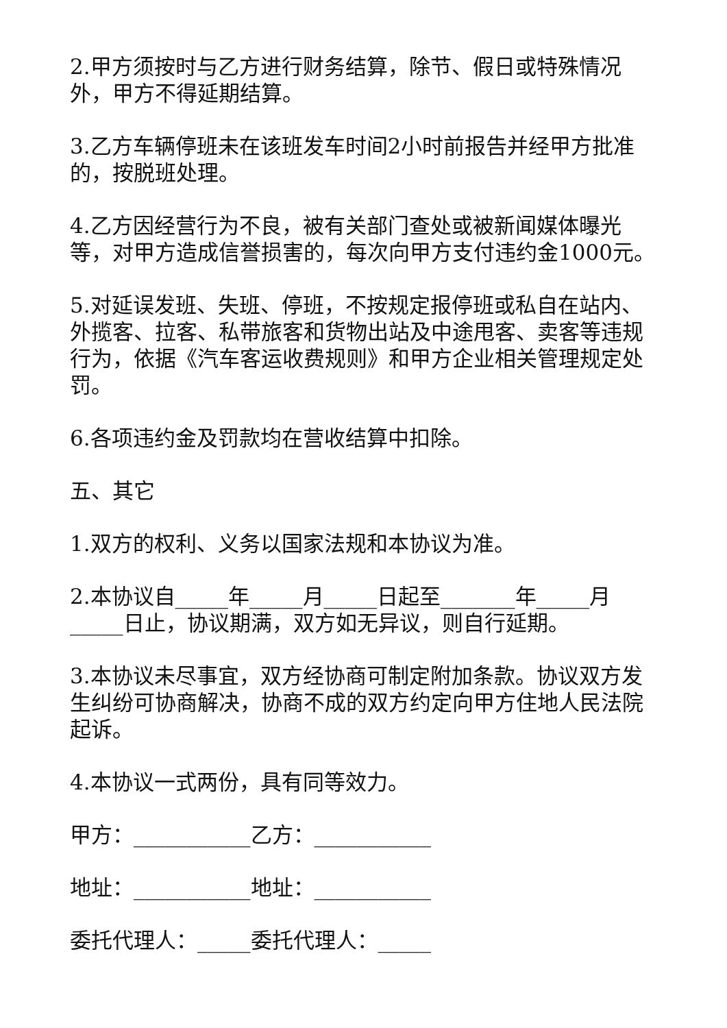2.甲方须按时与乙方进行财务结算，除节、假日或特殊情况外，甲方不得延期结算。
3.乙方车辆停班未在该班发车时间2小时前报告并经甲方批准的，按脱班处理。
4.乙方因经营行为不良，被有关部门查处或被新闻媒体曝光等，对甲方造成信誉损害的，每次向甲方支付违约金1000元。
5.对延误发班、失班、停班，不按规定报停班或私自在站内、外揽客、拉客、私带旅客和货物出站及中途甩客、卖客等违规行为，依据《汽车客运收费规则》和甲方企业相关管理规定处罚。
6.各项违约金及罚款均在营收结算中扣除。
五、其它
1.双方的权利、义务以国家法规和本协议为准。
2.本协议自_____年_____月_____日起至_______年_____月_____日止，协议期满，双方如无异议，则自行延期。
3.本协议未尽事宜，双方经协商可制定附加条款。协议双方发生纠纷可协商解决，协商不成的双方约定向甲方住地人民法院起诉。
4.本协议一式两份，具有同等效力。
甲方：___________乙方：___________
地址：___________地址：___________
委托代理人：_____委托代理人：_____